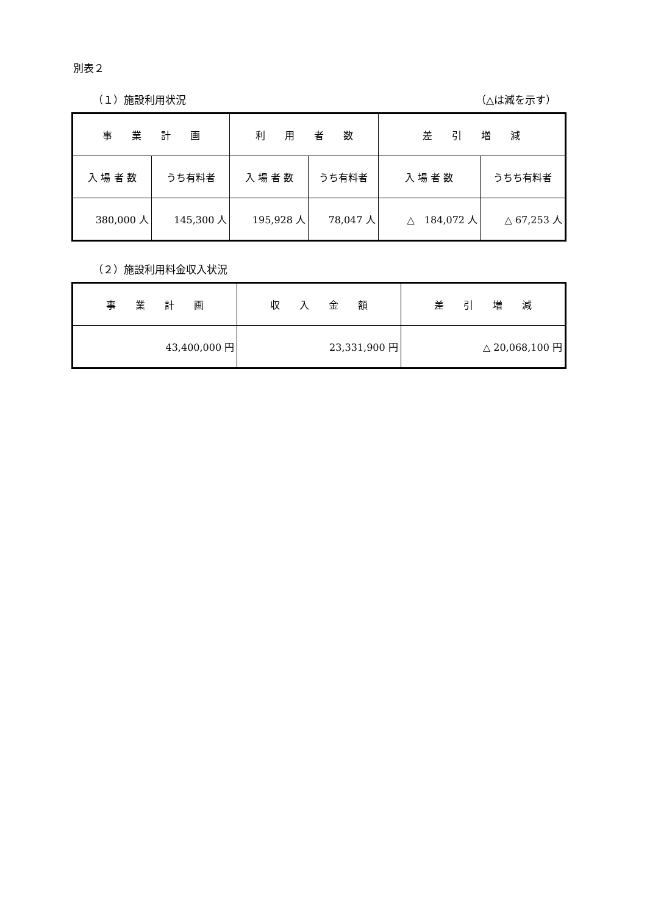別表２
（１）施設利用状況 （△は減を示す）
| 事 業 計 画 | | 利 用 者 数 | | 差 引 増 減 | |
| 入 場 者 数 | うち有料者 | 入 場 者 数 | うち有料者 | 入 場 者 数 | うちち有料者 |
| 380,000 人 | 145,300 人 | 195,928 人 | 78,047 人 | △ 184,072 人 | △ 67,253 人 |
（２）施設利用料金収入状況
| 事 業 計 画 | 収 入 金 額 | 差 引 増 減 |
| 43,400,000 円 | 23,331,900 円 | △ 20,068,100 円 |